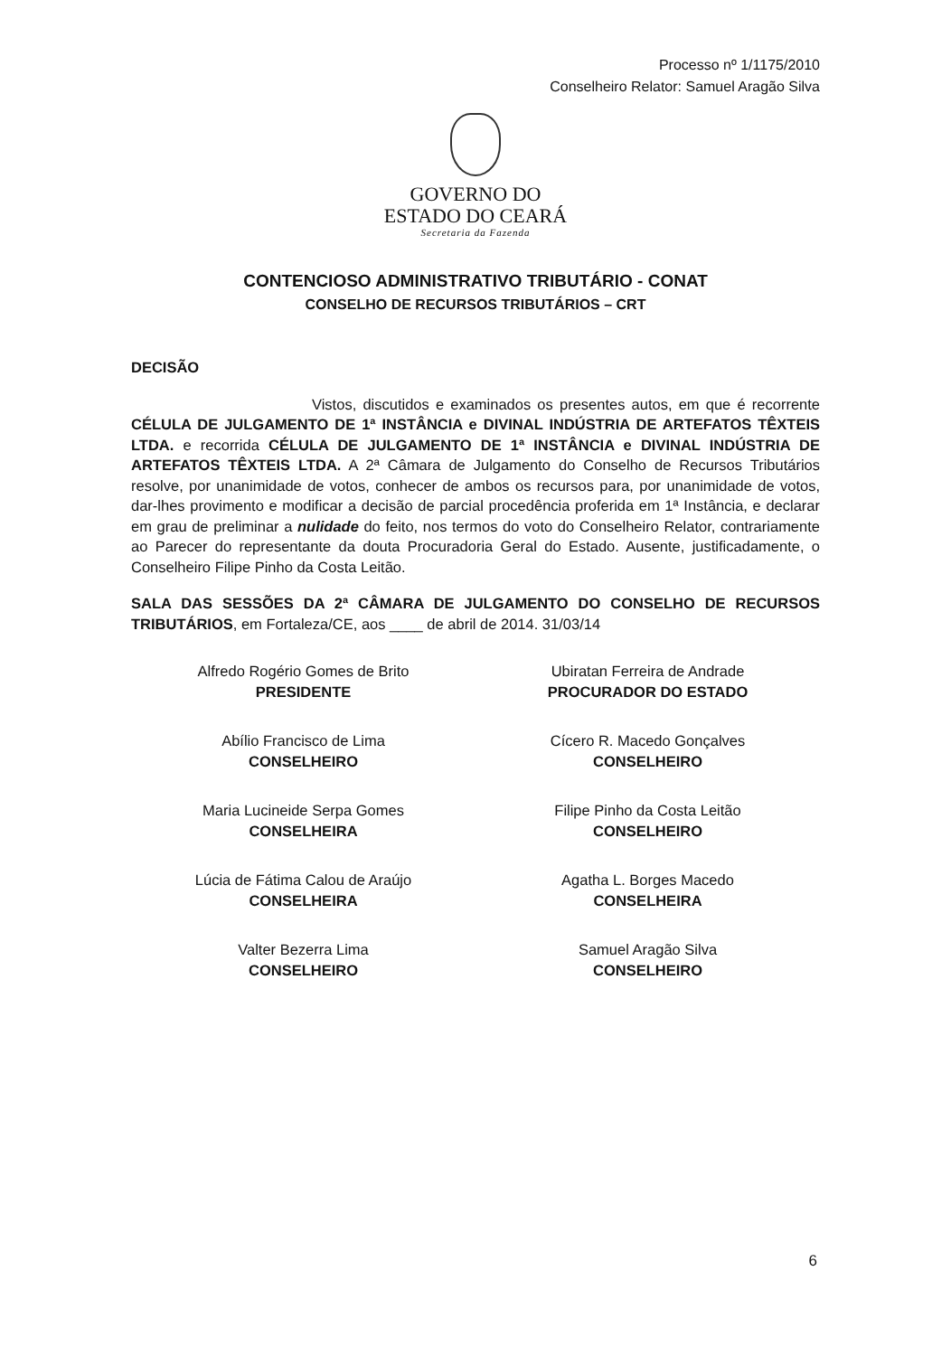Processo nº 1/1175/2010
Conselheiro Relator: Samuel Aragão Silva
GOVERNO DO
ESTADO DO CEARÁ
Secretaria da Fazenda
CONTENCIOSO ADMINISTRATIVO TRIBUTÁRIO - CONAT
CONSELHO DE RECURSOS TRIBUTÁRIOS – CRT
DECISÃO
Vistos, discutidos e examinados os presentes autos, em que é recorrente CÉLULA DE JULGAMENTO DE 1ª INSTÂNCIA e DIVINAL INDÚSTRIA DE ARTEFATOS TÊXTEIS LTDA. e recorrida CÉLULA DE JULGAMENTO DE 1ª INSTÂNCIA e DIVINAL INDÚSTRIA DE ARTEFATOS TÊXTEIS LTDA. A 2ª Câmara de Julgamento do Conselho de Recursos Tributários resolve, por unanimidade de votos, conhecer de ambos os recursos para, por unanimidade de votos, dar-lhes provimento e modificar a decisão de parcial procedência proferida em 1ª Instância, e declarar em grau de preliminar a nulidade do feito, nos termos do voto do Conselheiro Relator, contrariamente ao Parecer do representante da douta Procuradoria Geral do Estado. Ausente, justificadamente, o Conselheiro Filipe Pinho da Costa Leitão.
SALA DAS SESSÕES DA 2ª CÂMARA DE JULGAMENTO DO CONSELHO DE RECURSOS TRIBUTÁRIOS, em Fortaleza/CE, aos ____ de abril de 2014. 31/03/14
Alfredo Rogério Gomes de Brito
PRESIDENTE
Abílio Francisco de Lima
CONSELHEIRO
Maria Lucineide Serpa Gomes
CONSELHEIRA
Lúcia de Fátima Calou de Araújo
CONSELHEIRA
Valter Bezerra Lima
CONSELHEIRO
Ubiratan Ferreira de Andrade
PROCURADOR DO ESTADO
Cícero R. Macedo Gonçalves
CONSELHEIRO
Filipe Pinho da Costa Leitão
CONSELHEIRO
Agatha L. Borges Macedo
CONSELHEIRA
Samuel Aragão Silva
CONSELHEIRO
6